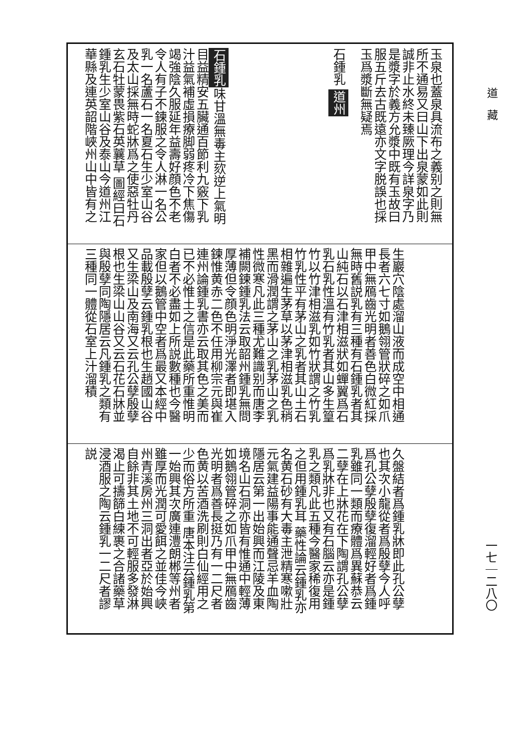道　藏
玉泉也蓋泉具流布之義别之則無所不通易又曰山下出泉蒙如此則誠非止水終未臻厥理今詳泉字乃是漿字於義方允漿中既有玉故曰服五斤去古既遠亦文字脱誤也採玉爲漿斷無疑焉
石鍾乳 道州
石鍾乳 味甘溫無毒主欬逆上氣明目益精安五臟通百節利九竅下乳汁益氣補虛損療脚弱疼冷下焦傷竭強陰久服延年益壽好顔色不老令人有子不鍊服之令人淋一名公乳一名蘆石一名夏石生少室山谷及太山採無時蛇牀爲之使惡牡丹玄石牡蒙畏紫石英蘘草 圖經曰石鍾乳生少室山谷及泰山今道州江華縣及連英韶階峽州山中皆有之
生巖穴陰處溜山液而成空中相通長者六七寸如鵝翎管狀碎之如爪甲中無鴈齒光明者善色白微紅採無時舊説乳有三種有石鍾乳者其山純石以石津相滋狀如蟬翼爲石乳石乳性溫有竹乳者其山多生篁竹以竹津相滋乳如竹狀謂之竹乳竹乳性平有茅山之乳者其山土石相雜遍生茅草以茅津相滋乳色稍黑而滑潤謂之茅山之乳茅山之乳性微寒凡此三種尤難識别而唐李補闕鍊鍾乳法云取韶州鍾乳無問厚薄但令顔色明淨光澤者即堪入鍊惟黄赤二色不任用柳宗元與崔連州論鍾乳書亦云取其色之美而已不必惟土之信是此藥所重惟明白者不必盡如上所説數種也今醫家但以鵝管中空者爲最又本經中品載殷孽云鍾乳根也生趙國山谷又生梁山及南海又云孔公孽殷孽根也生梁山山谷又云石花石牀並與殷孽同陶隱居云凡鍾乳之類有三種同一體從石室上汁溜積
久盤結者爲鍾乳牀即此孔公孽也其次小龍從者爲殷孽今人呼爲孔公孽殷孽復溜輕好者爲鍾乳雖同一類而療體爲異蘇恭云二孽在上牀花在下陶謂孔公孽爲乳牀非也又有石腦云亦是鍾乳之類凡此五種今醫家稀復用之但用鍾乳耳 藥性論云鍾乳亦名黄石砂有大毒主泄精寒嗽壯元氣建益陽事能通聲忌羊血陶隱居云第一出始興而江陵及東境名山石洞亦皆有惟通中輕薄如鵝翎管碎之如爪甲中無鴈齒光明者爲善長挺乃有一二尺者色黄以苦酒洗刷則白仙經用之少而俗方所重 唐本注云鍾乳第一始興其次廣連澧朗郴等州者雖厚而光潤可愛餌之並佳今峽州青溪房州三洞出者亞於始興自餘非其土地不可輕服多發淋渴止可擣篩白練裹之合諸藥草浸酒服之陶云鍾乳一二尺者謬説
一七｜二八〇